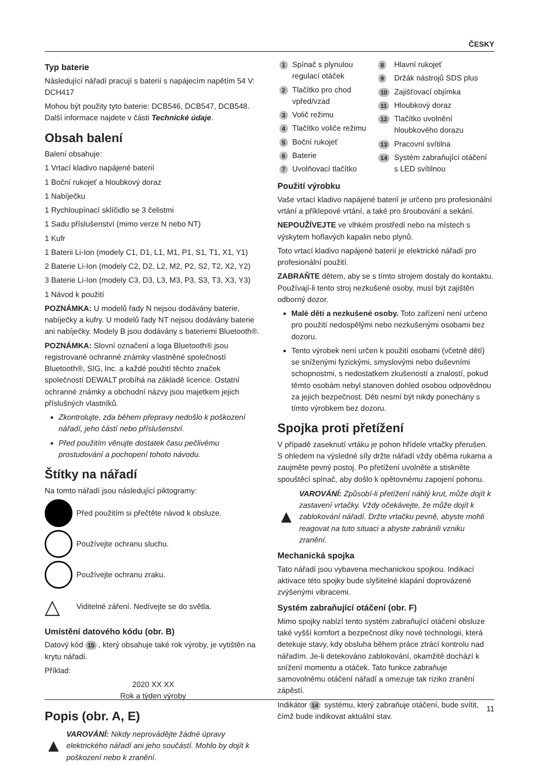ČESKY
Typ baterie
Následující nářadí pracují s baterií s napájecím napětím 54 V: DCH417
Mohou být použity tyto baterie: DCB546, DCB547, DCB548. Další informace najdete v části Technické údaje.
Obsah balení
Balení obsahuje:
1 Vrtací kladivo napájené baterií
1 Boční rukojeť a hloubkový doraz
1 Nabíječku
1 Rychloupínací sklíčidlo se 3 čelistmi
1 Sadu příslušenství (mimo verze N nebo NT)
1 Kufr
1 Baterii Li-Ion (modely C1, D1, L1, M1, P1, S1, T1, X1, Y1)
2 Baterie Li-Ion (modely C2, D2, L2, M2, P2, S2, T2, X2, Y2)
3 Baterie Li-Ion (modely C3, D3, L3, M3, P3, S3, T3, X3, Y3)
1 Návod k použití
POZNÁMKA: U modelů řady N nejsou dodávány baterie, nabíječky a kufry. U modelů řady NT nejsou dodávány baterie ani nabíječky. Modely B jsou dodávány s bateriemi Bluetooth®.
POZNÁMKA: Slovní označení a loga Bluetooth® jsou registrované ochranné známky vlastněné společností Bluetooth®, SIG, Inc. a každé použití těchto značek společností DEWALT probíhá na základě licence. Ostatní ochranné známky a obchodní názvy jsou majetkem jejich příslušných vlastníků.
Zkontrolujte, zda během přepravy nedošlo k poškození nářadí, jeho částí nebo příslušenství.
Před použitím věnujte dostatek času pečlivému prostudování a pochopení tohoto návodu.
Štítky na nářadí
Na tomto nářadí jsou následující piktogramy:
Před použitím si přečtěte návod k obsluze.
Používejte ochranu sluchu.
Používejte ochranu zraku.
△ Viditelné záření. Nedívejte se do světla.
Umístění datového kódu (obr. B)
Datový kód 15, který obsahuje také rok výroby, je vytištěn na krytu nářadí.
Příklad:
2020 XX XX
Rok a týden výroby
Popis (obr. A, E)
▲ VAROVÁNÍ: Nikdy neprovádějte žádné úpravy elektrického nářadí ani jeho součástí. Mohlo by dojít k poškození nebo k zranění.
| 1 | Spínač s plynulou regulací otáček |
| 2 | Tlačítko pro chod vpřed/vzad |
| 3 | Volič režimu |
| 4 | Tlačítko voliče režimu |
| 5 | Boční rukojeť |
| 6 | Baterie |
| 7 | Uvolňovací tlačítko |
| 8 | Hlavní rukojeť |
| 9 | Držák nástrojů SDS plus |
| 10 | Zajišťovací objímka |
| 11 | Hloubkový doraz |
| 12 | Tlačítko uvolnění hloubkového dorazu |
| 13 | Pracovní svítilna |
| 14 | Systém zabraňující otáčení s LED svítilnou |
Použití výrobku
Vaše vrtací kladivo napájené baterií je určeno pro profesionální vrtání a příklepové vrtání, a také pro šroubování a sekání.
NEPOUŽÍVEJTE ve vlhkém prostředí nebo na místech s výskytem hořlavých kapalin nebo plynů.
Toto vrtací kladivo napájené baterií je elektrické nářadí pro profesionální použití.
ZABRAŇTE dětem, aby se s tímto strojem dostaly do kontaktu. Používají-li tento stroj nezkušené osoby, musí být zajištěn odborný dozor.
Malé děti a nezkušené osoby. Toto zařízení není určeno pro použití nedospělými nebo nezkušenými osobami bez dozoru.
Tento výrobek není určen k použití osobami (včetně dětí) se sníženými fyzickými, smyslovými nebo duševními schopnostmi, s nedostatkem zkušeností a znalostí, pokud těmto osobám nebyl stanoven dohled osobou odpovědnou za jejich bezpečnost. Děti nesmí být nikdy ponechány s tímto výrobkem bez dozoru.
Spojka proti přetížení
V případě zaseknutí vrtáku je pohon hřídele vrtačky přerušen. S ohledem na výsledné síly držte nářadí vždy oběma rukama a zaujměte pevný postoj. Po přetížení uvolněte a stiskněte spouštěcí spínač, aby došlo k opětovnému zapojení pohonu.
▲ VAROVÁNÍ: Způsobí-li přetížení náhlý krut, může dojít k zastavení vrtačky. Vždy očekávejte, že může dojít k zablokování nářadí. Držte vrtačku pevně, abyste mohli reagovat na tuto situaci a abyste zabránili vzniku zranění.
Mechanická spojka
Tato nářadí jsou vybavena mechanickou spojkou. Indikací aktivace této spojky bude slyšitelné klapání doprovázené zvýšenými vibracemi.
Systém zabraňující otáčení (obr. F)
Mimo spojky nabízí tento systém zabraňující otáčení obsluze také vyšší komfort a bezpečnost díky nové technologii, která detekuje stavy, kdy obsluha během práce ztrácí kontrolu nad nářadím. Je-li detekováno zablokování, okamžitě dochází k snížení momentu a otáček. Tato funkce zabraňuje samovolnému otáčení nářadí a omezuje tak riziko zranění zápěstí.
Indikátor 14 systému, který zabraňuje otáčení, bude svítit, čímž bude indikovat aktuální stav.
11